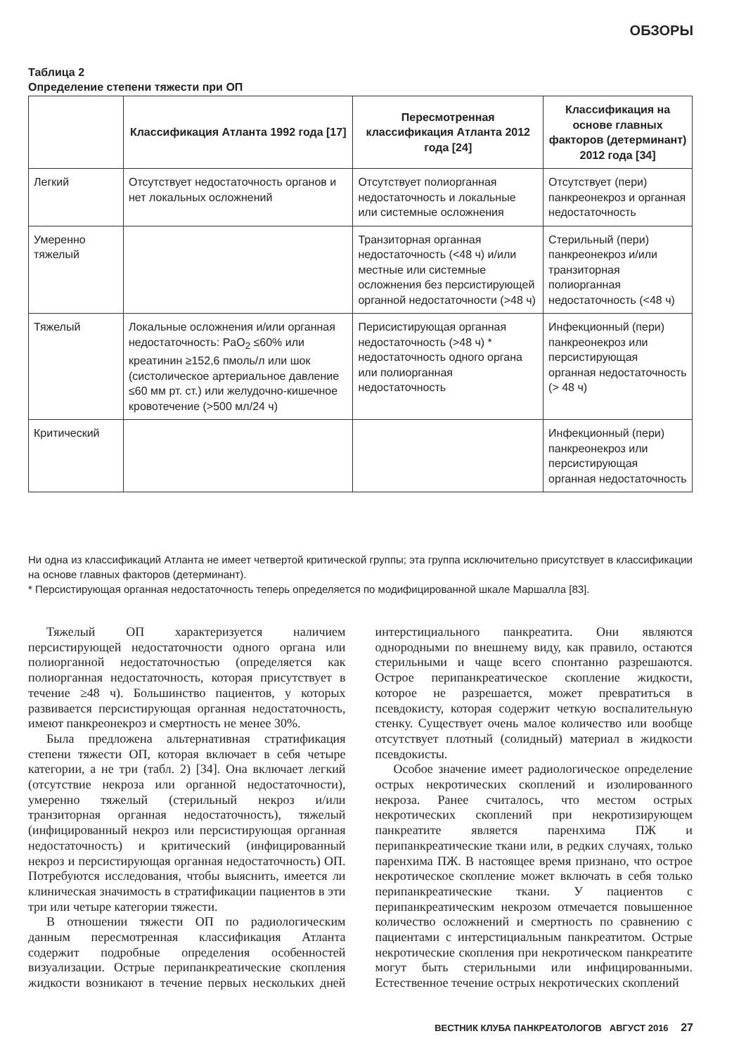ОБЗОРЫ
Таблица 2
Определение степени тяжести при ОП
| | Классификация Атланта 1992 года [17] | Пересмотренная классификация Атланта 2012 года [24] | Классификация на основе главных факторов (детерминант) 2012 года [34] |
| --- | --- | --- | --- |
| Легкий | Отсутствует недостаточность органов и нет локальных осложнений | Отсутствует полиорганная недостаточность и локальные или системные осложнения | Отсутствует (пери) панкреонекроз и органная недостаточность |
| Умеренно тяжелый | | Транзиторная органная недостаточность (<48 ч) и/или местные или системные осложнения без персистирующей органной недостаточности (>48 ч) | Стерильный (пери) панкреонекроз и/или транзиторная полиорганная недостаточность (<48 ч) |
| Тяжелый | Локальные осложнения и/или органная недостаточность: PaO<sub>2</sub> ≤60% или креатинин ≥152,6 пмоль/л или шок (систолическое артериальное давление ≤60 мм рт. ст.) или желудочно-кишечное кровотечение (>500 мл/24 ч) | Перисистирующая органная недостаточность (>48 ч) * недостаточность одного органа или полиорганная недостаточность | Инфекционный (пери) панкреонекроз или персистирующая органная недостаточность (> 48 ч) |
| Критический | | | Инфекционный (пери) панкреонекроз или персистирующая органная недостаточность |
Ни одна из классификаций Атланта не имеет четвертой критической группы; эта группа исключительно присутствует в классификации на основе главных факторов (детерминант).
* Персистирующая органная недостаточность теперь определяется по модифицированной шкале Маршалла [83].
Тяжелый ОП характеризуется наличием персистирующей недостаточности одного органа или полиорганной недостаточностью (определяется как полиорганная недостаточность, которая присутствует в течение ≥48 ч). Большинство пациентов, у которых развивается персистирующая органная недостаточность, имеют панкреонекроз и смертность не менее 30%.
Была предложена альтернативная стратификация степени тяжести ОП, которая включает в себя четыре категории, а не три (табл. 2) [34]. Она включает легкий (отсутствие некроза или органной недостаточности), умеренно тяжелый (стерильный некроз и/или транзиторная органная недостаточность), тяжелый (инфицированный некроз или персистирующая органная недостаточность) и критический (инфицированный некроз и персистирующая органная недостаточность) ОП. Потребуются исследования, чтобы выяснить, имеется ли клиническая значимость в стратификации пациентов в эти три или четыре категории тяжести.
В отношении тяжести ОП по радиологическим данным пересмотренная классификация Атланта содержит подробные определения особенностей визуализации. Острые перипанкреатические скопления жидкости возникают в течение первых нескольких дней интерстициального панкреатита. Они являются однородными по внешнему виду, как правило, остаются стерильными и чаще всего спонтанно разрешаются. Острое перипанкреатическое скопление жидкости, которое не разрешается, может превратиться в псевдокисту, которая содержит четкую воспалительную стенку. Существует очень малое количество или вообще отсутствует плотный (солидный) материал в жидкости псевдокисты.
Особое значение имеет радиологическое определение острых некротических скоплений и изолированного некроза. Ранее считалось, что местом острых некротических скоплений при некротизирующем панкреатите является паренхима ПЖ и перипанкреатические ткани или, в редких случаях, только паренхима ПЖ. В настоящее время признано, что острое некротическое скопление может включать в себя только перипанкреатические ткани. У пациентов с перипанкреатическим некрозом отмечается повышенное количество осложнений и смертность по сравнению с пациентами с интерстициальным панкреатитом. Острые некротические скопления при некротическом панкреатите могут быть стерильными или инфицированными. Естественное течение острых некротических скоплений
ВЕСТНИК КЛУБА ПАНКРЕАТОЛОГОВ АВГУСТ 2016 27